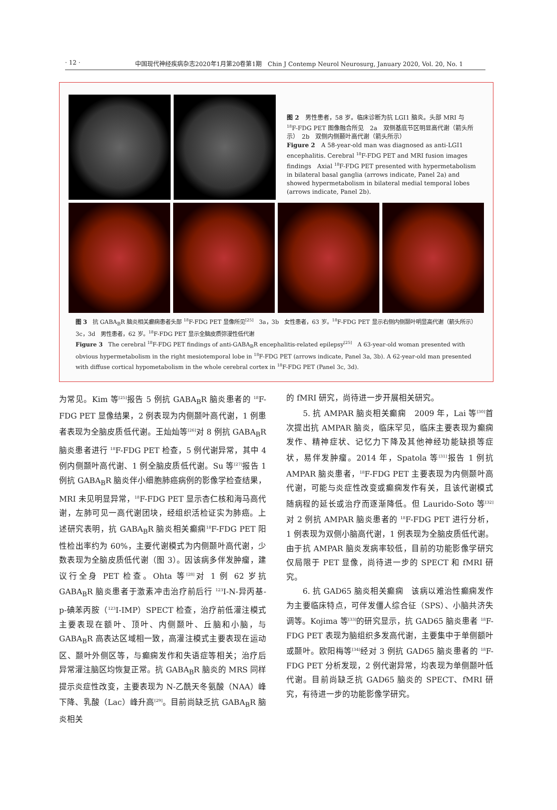· 12 · 中国现代神经疾病杂志2020年1月第20卷第1期　Chin J Contemp Neurol Neurosurg, January 2020, Vol. 20, No. 1
图 2　男性患者，58 岁。临床诊断为抗 LGI1 脑炎。头部 MRI 与 <sup>18</sup>F-FDG PET 图像融合所见　2a　双侧基底节区明显高代谢（箭头所示）　2b　双侧内侧颞叶高代谢（箭头所示）
Figure 2　A 58-year-old man was diagnosed as anti-LGI1 encephalitis. Cerebral <sup>18</sup>F-FDG PET and MRI fusion images findings　Axial <sup>18</sup>F-FDG PET presented with hypermetabolism in bilateral basal ganglia (arrows indicate, Panel 2a) and showed hypermetabolism in bilateral medial temporal lobes (arrows indicate, Panel 2b).
图 3　抗 GABA<sub>B</sub>R 脑炎相关癫痫患者头部 <sup>18</sup>F-FDG PET 显像所见<sup>[25]</sup>　3a，3b　女性患者，63 岁。<sup>18</sup>F-FDG PET 显示右侧内侧颞叶明显高代谢（箭头所示）　3c，3d　男性患者，62 岁。<sup>18</sup>F-FDG PET 显示全脑皮质弥漫性低代谢
Figure 3　The cerebral <sup>18</sup>F-FDG PET findings of anti-GABA<sub>B</sub>R encephalitis-related epilepsy<sup>[25]</sup>　A 63-year-old woman presented with obvious hypermetabolism in the right mesiotemporal lobe in <sup>18</sup>F-FDG PET (arrows indicate, Panel 3a, 3b). A 62-year-old man presented with diffuse cortical hypometabolism in the whole cerebral cortex in <sup>18</sup>F-FDG PET (Panel 3c, 3d).
为常见。Kim 等<sup>[25]</sup>报告 5 例抗 GABA<sub>B</sub>R 脑炎患者的 <sup>18</sup>F-FDG PET 显像结果，2 例表现为内侧颞叶高代谢，1 例患者表现为全脑皮质低代谢。王灿灿等<sup>[26]</sup>对 8 例抗 GABA<sub>B</sub>R 脑炎患者进行 <sup>18</sup>F-FDG PET 检查，5 例代谢异常，其中 4 例内侧颞叶高代谢、1 例全脑皮质低代谢。Su 等<sup>[27]</sup>报告 1 例抗 GABA<sub>B</sub>R 脑炎伴小细胞肺癌病例的影像学检查结果，MRI 未见明显异常，<sup>18</sup>F-FDG PET 显示杏仁核和海马高代谢，左肺可见一高代谢团块，经组织活检证实为肺癌。上述研究表明，抗 GABA<sub>B</sub>R 脑炎相关癫痫<sup>18</sup>F-FDG PET 阳性检出率约为 60%，主要代谢模式为内侧颞叶高代谢，少数表现为全脑皮质低代谢（图 3）。因该病多伴发肿瘤，建议行全身 PET 检查。Ohta 等<sup>[28]</sup>对 1 例 62 岁抗 GABA<sub>B</sub>R 脑炎患者于激素冲击治疗前后行 <sup>123</sup>I-N-异丙基-p-碘苯丙胺（<sup>123</sup>I-IMP）SPECT 检查，治疗前低灌注模式主要表现在额叶、顶叶、内侧颞叶、丘脑和小脑，与 GABA<sub>B</sub>R 高表达区域相一致，高灌注模式主要表现在运动区、颞叶外侧区等，与癫痫发作和失语症等相关；治疗后异常灌注脑区均恢复正常。抗 GABA<sub>B</sub>R 脑炎的 MRS 同样提示炎症性改变，主要表现为 N-乙酰天冬氨酸（NAA）峰下降、乳酸（Lac）峰升高<sup>[29]</sup>。目前尚缺乏抗 GABA<sub>B</sub>R 脑炎相关
的 fMRI 研究，尚待进一步开展相关研究。
　　5. 抗 AMPAR 脑炎相关癫痫　2009 年，Lai 等<sup>[30]</sup>首次提出抗 AMPAR 脑炎，临床罕见，临床主要表现为癫痫发作、精神症状、记忆力下降及其他神经功能缺损等症状，易伴发肿瘤。2014 年，Spatola 等<sup>[31]</sup>报告 1 例抗 AMPAR 脑炎患者，<sup>18</sup>F-FDG PET 主要表现为内侧颞叶高代谢，可能与炎症性改变或癫痫发作有关，且该代谢模式随病程的延长或治疗而逐渐降低。但 Laurido-Soto 等<sup>[32]</sup>对 2 例抗 AMPAR 脑炎患者的 <sup>18</sup>F-FDG PET 进行分析，1 例表现为双侧小脑高代谢，1 例表现为全脑皮质低代谢。由于抗 AMPAR 脑炎发病率较低，目前的功能影像学研究仅局限于 PET 显像，尚待进一步的 SPECT 和 fMRI 研究。
　　6. 抗 GAD65 脑炎相关癫痫　该病以难治性癫痫发作为主要临床特点，可伴发僵人综合征（SPS）、小脑共济失调等。Kojima 等<sup>[33]</sup>的研究显示，抗 GAD65 脑炎患者 <sup>18</sup>F-FDG PET 表现为脑组织多发高代谢，主要集中于单侧额叶或颞叶。欧阳梅等<sup>[34]</sup>经对 3 例抗 GAD65 脑炎患者的 <sup>18</sup>F-FDG PET 分析发现，2 例代谢异常，均表现为单侧颞叶低代谢。目前尚缺乏抗 GAD65 脑炎的 SPECT、fMRI 研究，有待进一步的功能影像学研究。